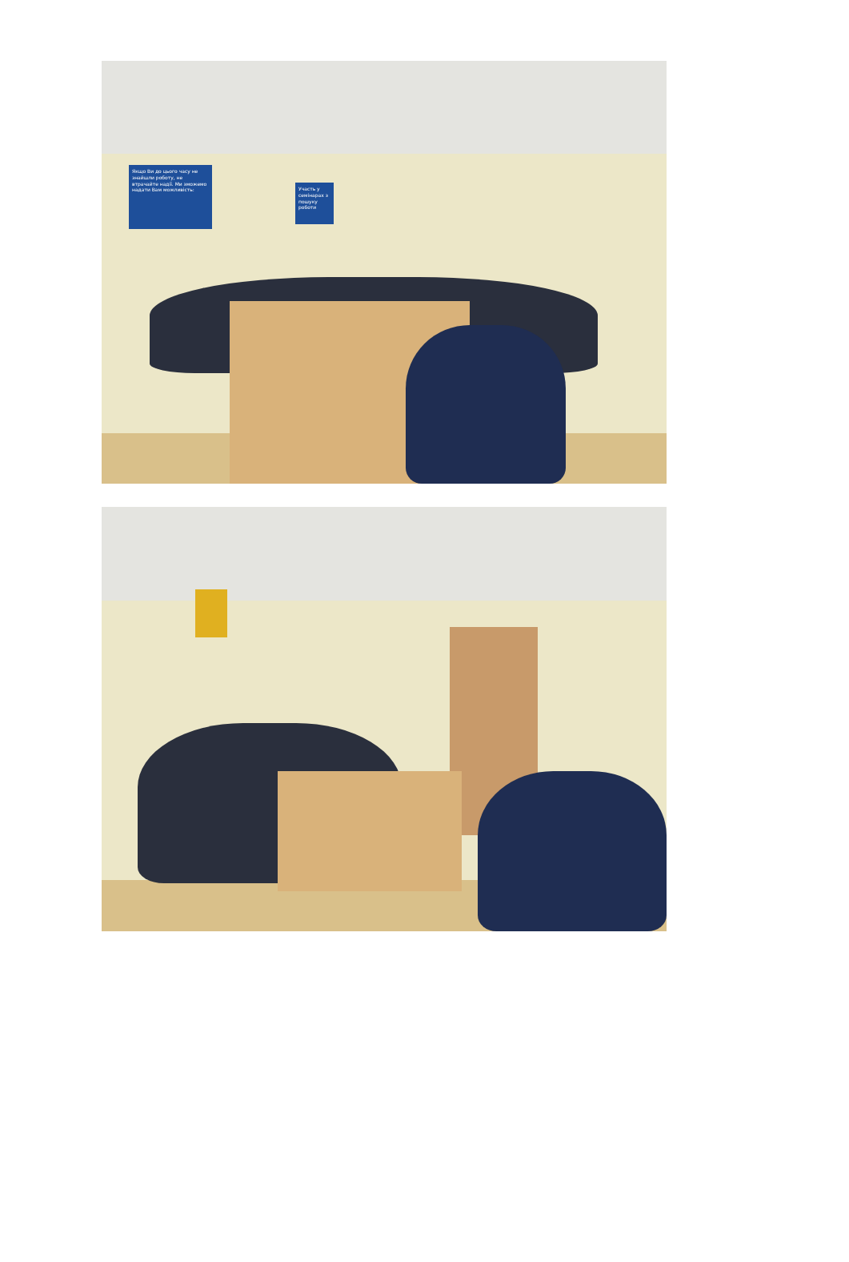Якщо Ви до цього часу не знайшли роботу, не втрачайте надії. Ми зможемо надати Вам можливість:
Участь у семінарах з пошуку роботи